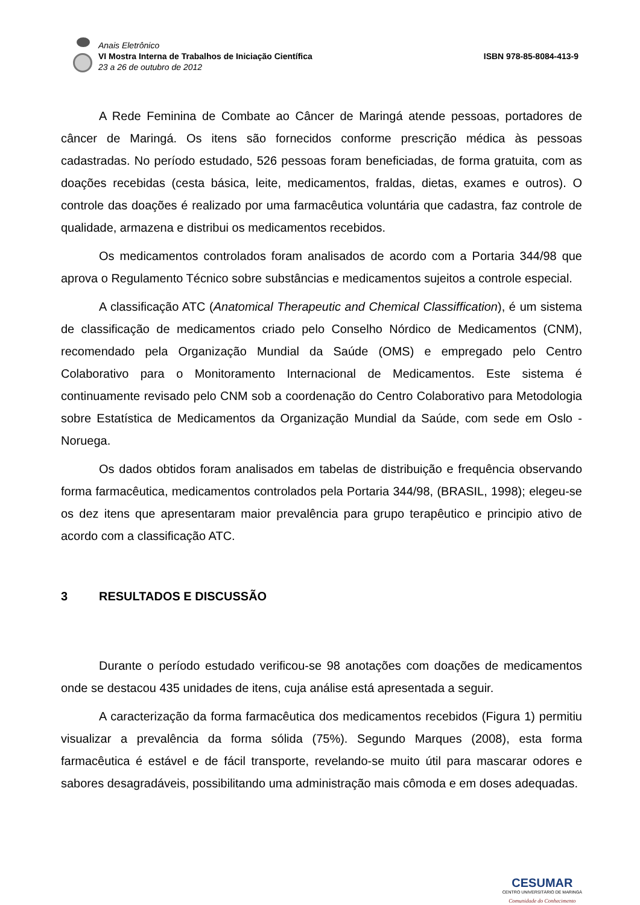Anais Eletrônico
VI Mostra Interna de Trabalhos de Iniciação Científica
23 a 26 de outubro de 2012
ISBN 978-85-8084-413-9
A Rede Feminina de Combate ao Câncer de Maringá atende pessoas, portadores de câncer de Maringá. Os itens são fornecidos conforme prescrição médica às pessoas cadastradas. No período estudado, 526 pessoas foram beneficiadas, de forma gratuita, com as doações recebidas (cesta básica, leite, medicamentos, fraldas, dietas, exames e outros). O controle das doações é realizado por uma farmacêutica voluntária que cadastra, faz controle de qualidade, armazena e distribui os medicamentos recebidos.
Os medicamentos controlados foram analisados de acordo com a Portaria 344/98 que aprova o Regulamento Técnico sobre substâncias e medicamentos sujeitos a controle especial.
A classificação ATC (Anatomical Therapeutic and Chemical Classiffication), é um sistema de classificação de medicamentos criado pelo Conselho Nórdico de Medicamentos (CNM), recomendado pela Organização Mundial da Saúde (OMS) e empregado pelo Centro Colaborativo para o Monitoramento Internacional de Medicamentos. Este sistema é continuamente revisado pelo CNM sob a coordenação do Centro Colaborativo para Metodologia sobre Estatística de Medicamentos da Organização Mundial da Saúde, com sede em Oslo - Noruega.
Os dados obtidos foram analisados em tabelas de distribuição e frequência observando forma farmacêutica, medicamentos controlados pela Portaria 344/98, (BRASIL, 1998); elegeu-se os dez itens que apresentaram maior prevalência para grupo terapêutico e principio ativo de acordo com a classificação ATC.
3 RESULTADOS E DISCUSSÃO
Durante o período estudado verificou-se 98 anotações com doações de medicamentos onde se destacou 435 unidades de itens, cuja análise está apresentada a seguir.
A caracterização da forma farmacêutica dos medicamentos recebidos (Figura 1) permitiu visualizar a prevalência da forma sólida (75%). Segundo Marques (2008), esta forma farmacêutica é estável e de fácil transporte, revelando-se muito útil para mascarar odores e sabores desagradáveis, possibilitando uma administração mais cômoda e em doses adequadas.
CESUMAR
CENTRO UNIVERSITÁRIO DE MARINGÁ
Comunidade do Conhecimento